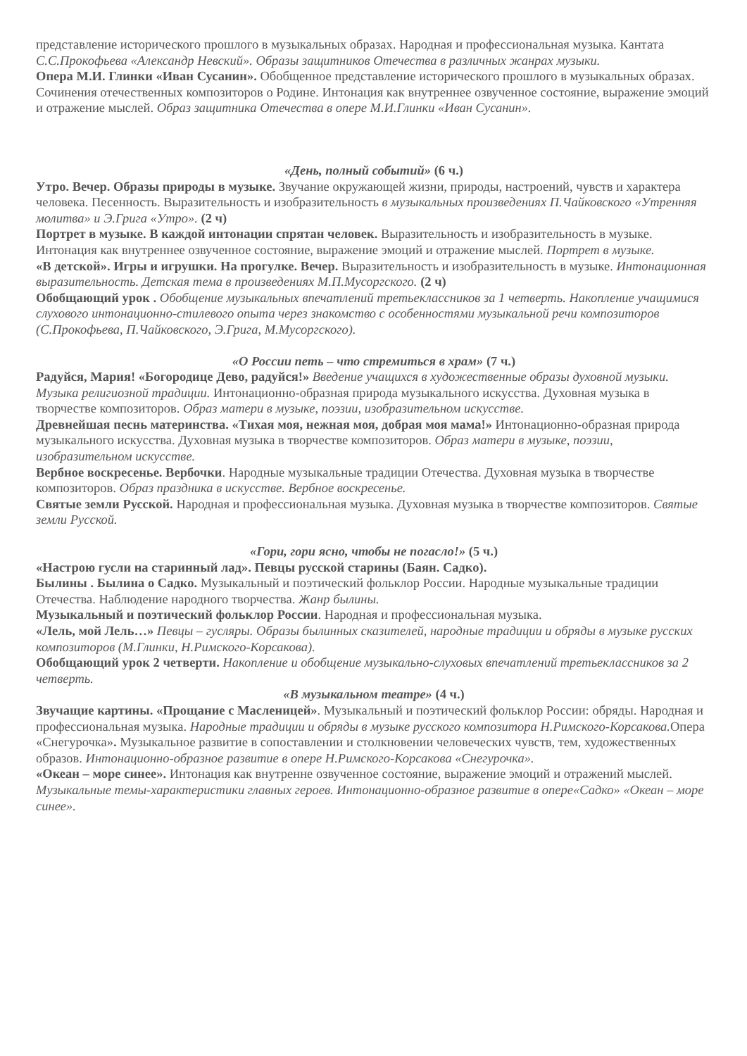представление исторического прошлого в музыкальных образах. Народная и профессиональная музыка. Кантата С.С.Прокофьева «Александр Невский». Образы защитников Отечества в различных жанрах музыки.
Опера М.И. Глинки «Иван Сусанин». Обобщенное представление исторического прошлого в музыкальных образах. Сочинения отечественных композиторов о Родине. Интонация как внутреннее озвученное состояние, выражение эмоций и отражение мыслей. Образ защитника Отечества в опере М.И.Глинки «Иван Сусанин».
«День, полный событий» (6 ч.)
Утро. Вечер. Образы природы в музыке. Звучание окружающей жизни, природы, настроений, чувств и характера человека. Песенность. Выразительность и изобразительность в музыкальных произведениях П.Чайковского «Утренняя молитва» и Э.Грига «Утро». (2 ч)
Портрет в музыке. В каждой интонации спрятан человек. Выразительность и изобразительность в музыке. Интонация как внутреннее озвученное состояние, выражение эмоций и отражение мыслей. Портрет в музыке.
«В детской». Игры и игрушки. На прогулке. Вечер. Выразительность и изобразительность в музыке. Интонационная выразительность. Детская тема в произведениях М.П.Мусоргского. (2 ч)
Обобщающий урок . Обобщение музыкальных впечатлений третьеклассников за 1 четверть. Накопление учащимися слухового интонационно-стилевого опыта через знакомство с особенностями музыкальной речи композиторов (С.Прокофьева, П.Чайковского, Э.Грига, М.Мусоргского).
«О России петь – что стремиться в храм» (7 ч.)
Радуйся, Мария! «Богородице Дево, радуйся!» Введение учащихся в художественные образы духовной музыки. Музыка религиозной традиции. Интонационно-образная природа музыкального искусства. Духовная музыка в творчестве композиторов. Образ матери в музыке, поэзии, изобразительном искусстве.
Древнейшая песнь материнства. «Тихая моя, нежная моя, добрая моя мама!» Интонационно-образная природа музыкального искусства. Духовная музыка в творчестве композиторов. Образ матери в музыке, поэзии, изобразительном искусстве.
Вербное воскресенье. Вербочки. Народные музыкальные традиции Отечества. Духовная музыка в творчестве композиторов. Образ праздника в искусстве. Вербное воскресенье.
Святые земли Русской. Народная и профессиональная музыка. Духовная музыка в творчестве композиторов. Святые земли Русской.
«Гори, гори ясно, чтобы не погасло!» (5 ч.)
«Настрою гусли на старинный лад». Певцы русской старины (Баян. Садко).
Былины . Былина о Садко. Музыкальный и поэтический фольклор России. Народные музыкальные традиции Отечества. Наблюдение народного творчества. Жанр былины.
Музыкальный и поэтический фольклор России. Народная и профессиональная музыка.
«Лель, мой Лель…» Певцы – гусляры. Образы былинных сказителей, народные традиции и обряды в музыке русских композиторов (М.Глинки, Н.Римского-Корсакова).
Обобщающий урок 2 четверти. Накопление и обобщение музыкально-слуховых впечатлений третьеклассников за 2 четверть.
«В музыкальном театре» (4 ч.)
Звучащие картины. «Прощание с Масленицей». Музыкальный и поэтический фольклор России: обряды. Народная и профессиональная музыка. Народные традиции и обряды в музыке русского композитора Н.Римского-Корсакова. Опера «Снегурочка». Музыкальное развитие в сопоставлении и столкновении человеческих чувств, тем, художественных образов. Интонационно-образное развитие в опере Н.Римского-Корсакова «Снегурочка».
«Океан – море синее». Интонация как внутренне озвученное состояние, выражение эмоций и отражений мыслей. Музыкальные темы-характеристики главных героев. Интонационно-образное развитие в опере«Садко» «Океан – море синее».